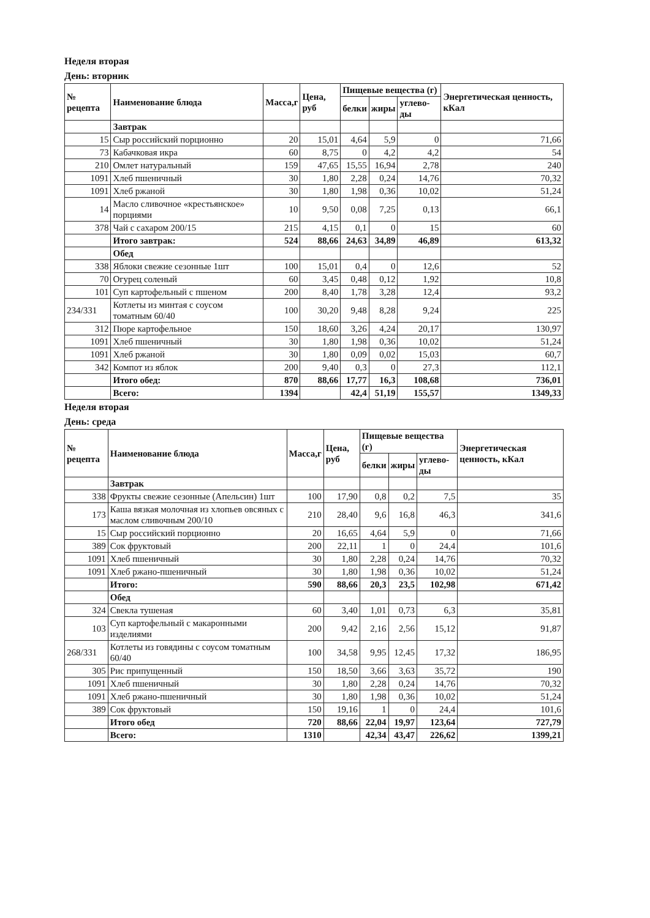Неделя вторая
День: вторник
| № рецепта | Наименование блюда | Масса,г | Цена, руб | Пищевые вещества (г) | | | Энергетическая ценность, кКал |
| --- | --- | --- | --- | --- | --- | --- | --- |
| | | | | белки | жиры | углево-ды | |
| | Завтрак | | | | | | |
| 15 | Сыр российский порционно | 20 | 15,01 | 4,64 | 5,9 | 0 | 71,66 |
| 73 | Кабачковая икра | 60 | 8,75 | 0 | 4,2 | 4,2 | 54 |
| 210 | Омлет натуральный | 159 | 47,65 | 15,55 | 16,94 | 2,78 | 240 |
| 1091 | Хлеб пшеничный | 30 | 1,80 | 2,28 | 0,24 | 14,76 | 70,32 |
| 1091 | Хлеб ржаной | 30 | 1,80 | 1,98 | 0,36 | 10,02 | 51,24 |
| 14 | Масло сливочное «крестьянское» порциями | 10 | 9,50 | 0,08 | 7,25 | 0,13 | 66,1 |
| 378 | Чай с сахаром 200/15 | 215 | 4,15 | 0,1 | 0 | 15 | 60 |
| | Итого завтрак: | 524 | 88,66 | 24,63 | 34,89 | 46,89 | 613,32 |
| | Обед | | | | | | |
| 338 | Яблоки свежие сезонные 1шт | 100 | 15,01 | 0,4 | 0 | 12,6 | 52 |
| 70 | Огурец соленый | 60 | 3,45 | 0,48 | 0,12 | 1,92 | 10,8 |
| 101 | Суп картофельный с пшеном | 200 | 8,40 | 1,78 | 3,28 | 12,4 | 93,2 |
| 234/331 | Котлеты из минтая с соусом томатным 60/40 | 100 | 30,20 | 9,48 | 8,28 | 9,24 | 225 |
| 312 | Пюре картофельное | 150 | 18,60 | 3,26 | 4,24 | 20,17 | 130,97 |
| 1091 | Хлеб пшеничный | 30 | 1,80 | 1,98 | 0,36 | 10,02 | 51,24 |
| 1091 | Хлеб ржаной | 30 | 1,80 | 0,09 | 0,02 | 15,03 | 60,7 |
| 342 | Компот из яблок | 200 | 9,40 | 0,3 | 0 | 27,3 | 112,1 |
| | Итого обед: | 870 | 88,66 | 17,77 | 16,3 | 108,68 | 736,01 |
| | Всего: | 1394 | | 42,4 | 51,19 | 155,57 | 1349,33 |
Неделя вторая
День: среда
| № рецепта | Наименование блюда | Масса,г | Цена, руб | Пищевые вещества (г) | | | Энергетическая ценность, кКал |
| --- | --- | --- | --- | --- | --- | --- | --- |
| | | | | белки | жиры | углево-ды | |
| | Завтрак | | | | | | |
| 338 | Фрукты свежие сезонные (Апельсин) 1шт | 100 | 17,90 | 0,8 | 0,2 | 7,5 | 35 |
| 173 | Каша вязкая молочная из хлопьев овсяных с маслом сливочным 200/10 | 210 | 28,40 | 9,6 | 16,8 | 46,3 | 341,6 |
| 15 | Сыр российский порционно | 20 | 16,65 | 4,64 | 5,9 | 0 | 71,66 |
| 389 | Сок фруктовый | 200 | 22,11 | 1 | 0 | 24,4 | 101,6 |
| 1091 | Хлеб пшеничный | 30 | 1,80 | 2,28 | 0,24 | 14,76 | 70,32 |
| 1091 | Хлеб ржано-пшеничный | 30 | 1,80 | 1,98 | 0,36 | 10,02 | 51,24 |
| | Итого: | 590 | 88,66 | 20,3 | 23,5 | 102,98 | 671,42 |
| | Обед | | | | | | |
| 324 | Свекла тушеная | 60 | 3,40 | 1,01 | 0,73 | 6,3 | 35,81 |
| 103 | Суп картофельный с макаронными изделиями | 200 | 9,42 | 2,16 | 2,56 | 15,12 | 91,87 |
| 268/331 | Котлеты из говядины с соусом томатным 60/40 | 100 | 34,58 | 9,95 | 12,45 | 17,32 | 186,95 |
| 305 | Рис припущенный | 150 | 18,50 | 3,66 | 3,63 | 35,72 | 190 |
| 1091 | Хлеб пшеничный | 30 | 1,80 | 2,28 | 0,24 | 14,76 | 70,32 |
| 1091 | Хлеб ржано-пшеничный | 30 | 1,80 | 1,98 | 0,36 | 10,02 | 51,24 |
| 389 | Сок фруктовый | 150 | 19,16 | 1 | 0 | 24,4 | 101,6 |
| | Итого обед | 720 | 88,66 | 22,04 | 19,97 | 123,64 | 727,79 |
| | Всего: | 1310 | | 42,34 | 43,47 | 226,62 | 1399,21 |